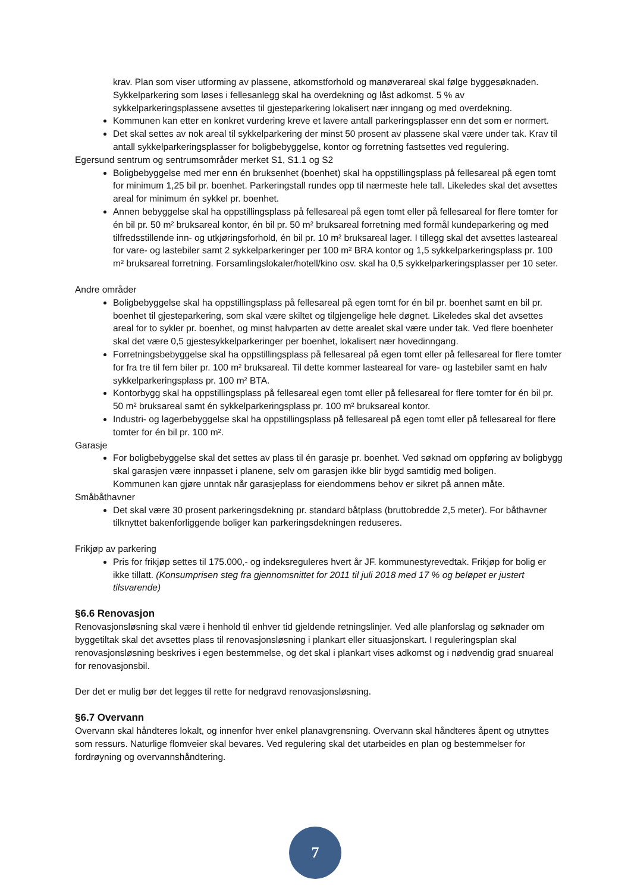krav. Plan som viser utforming av plassene, atkomstforhold og manøverareal skal følge byggesøknaden. Sykkelparkering som løses i fellesanlegg skal ha overdekning og låst adkomst. 5 % av sykkelparkeringsplassene avsettes til gjesteparkering lokalisert nær inngang og med overdekning.
Kommunen kan etter en konkret vurdering kreve et lavere antall parkeringsplasser enn det som er normert.
Det skal settes av nok areal til sykkelparkering der minst 50 prosent av plassene skal være under tak. Krav til antall sykkelparkeringsplasser for boligbebyggelse, kontor og forretning fastsettes ved regulering.
Egersund sentrum og sentrumsområder merket S1, S1.1 og S2
Boligbebyggelse med mer enn én bruksenhet (boenhet) skal ha oppstillingsplass på fellesareal på egen tomt for minimum 1,25 bil pr. boenhet. Parkeringstall rundes opp til nærmeste hele tall. Likeledes skal det avsettes areal for minimum én sykkel pr. boenhet.
Annen bebyggelse skal ha oppstillingsplass på fellesareal på egen tomt eller på fellesareal for flere tomter for én bil pr. 50 m² bruksareal kontor, én bil pr. 50 m² bruksareal forretning med formål kundeparkering og med tilfredsstillende inn- og utkjøringsforhold, én bil pr. 10 m² bruksareal lager. I tillegg skal det avsettes lasteareal for vare- og lastebiler samt 2 sykkelparkeringer per 100 m² BRA kontor og 1,5 sykkelparkeringsplass pr. 100 m² bruksareal forretning. Forsamlingslokaler/hotell/kino osv. skal ha 0,5 sykkelparkeringsplasser per 10 seter.
Andre områder
Boligbebyggelse skal ha oppstillingsplass på fellesareal på egen tomt for én bil pr. boenhet samt en bil pr. boenhet til gjesteparkering, som skal være skiltet og tilgjengelige hele døgnet. Likeledes skal det avsettes areal for to sykler pr. boenhet, og minst halvparten av dette arealet skal være under tak. Ved flere boenheter skal det være 0,5 gjestesykkelparkeringer per boenhet, lokalisert nær hovedinngang.
Forretningsbebyggelse skal ha oppstillingsplass på fellesareal på egen tomt eller på fellesareal for flere tomter for fra tre til fem biler pr. 100 m² bruksareal. Til dette kommer lasteareal for vare- og lastebiler samt en halv sykkelparkeringsplass pr. 100 m² BTA.
Kontorbygg skal ha oppstillingsplass på fellesareal egen tomt eller på fellesareal for flere tomter for én bil pr. 50 m² bruksareal samt én sykkelparkeringsplass pr. 100 m² bruksareal kontor.
Industri- og lagerbebyggelse skal ha oppstillingsplass på fellesareal på egen tomt eller på fellesareal for flere tomter for én bil pr. 100 m².
Garasje
For boligbebyggelse skal det settes av plass til én garasje pr. boenhet. Ved søknad om oppføring av boligbygg skal garasjen være innpasset i planene, selv om garasjen ikke blir bygd samtidig med boligen.
Kommunen kan gjøre unntak når garasjeplass for eiendommens behov er sikret på annen måte.
Småbåthavner
Det skal være 30 prosent parkeringsdekning pr. standard båtplass (bruttobredde 2,5 meter). For båthavner tilknyttet bakenforliggende boliger kan parkeringsdekningen reduseres.
Frikjøp av parkering
Pris for frikjøp settes til 175.000,- og indeksreguleres hvert år JF. kommunestyrevedtak. Frikjøp for bolig er ikke tillatt. (Konsumprisen steg fra gjennomsnittet for 2011 til juli 2018 med 17 % og beløpet er justert tilsvarende)
§6.6 Renovasjon
Renovasjonsløsning skal være i henhold til enhver tid gjeldende retningslinjer. Ved alle planforslag og søknader om byggetiltak skal det avsettes plass til renovasjonsløsning i plankart eller situasjonskart. I reguleringsplan skal renovasjonsløsning beskrives i egen bestemmelse, og det skal i plankart vises adkomst og i nødvendig grad snuareal for renovasjonsbil.
Der det er mulig bør det legges til rette for nedgravd renovasjonsløsning.
§6.7 Overvann
Overvann skal håndteres lokalt, og innenfor hver enkel planavgrensning. Overvann skal håndteres åpent og utnyttes som ressurs. Naturlige flomveier skal bevares. Ved regulering skal det utarbeides en plan og bestemmelser for fordrøyning og overvannshåndtering.
7